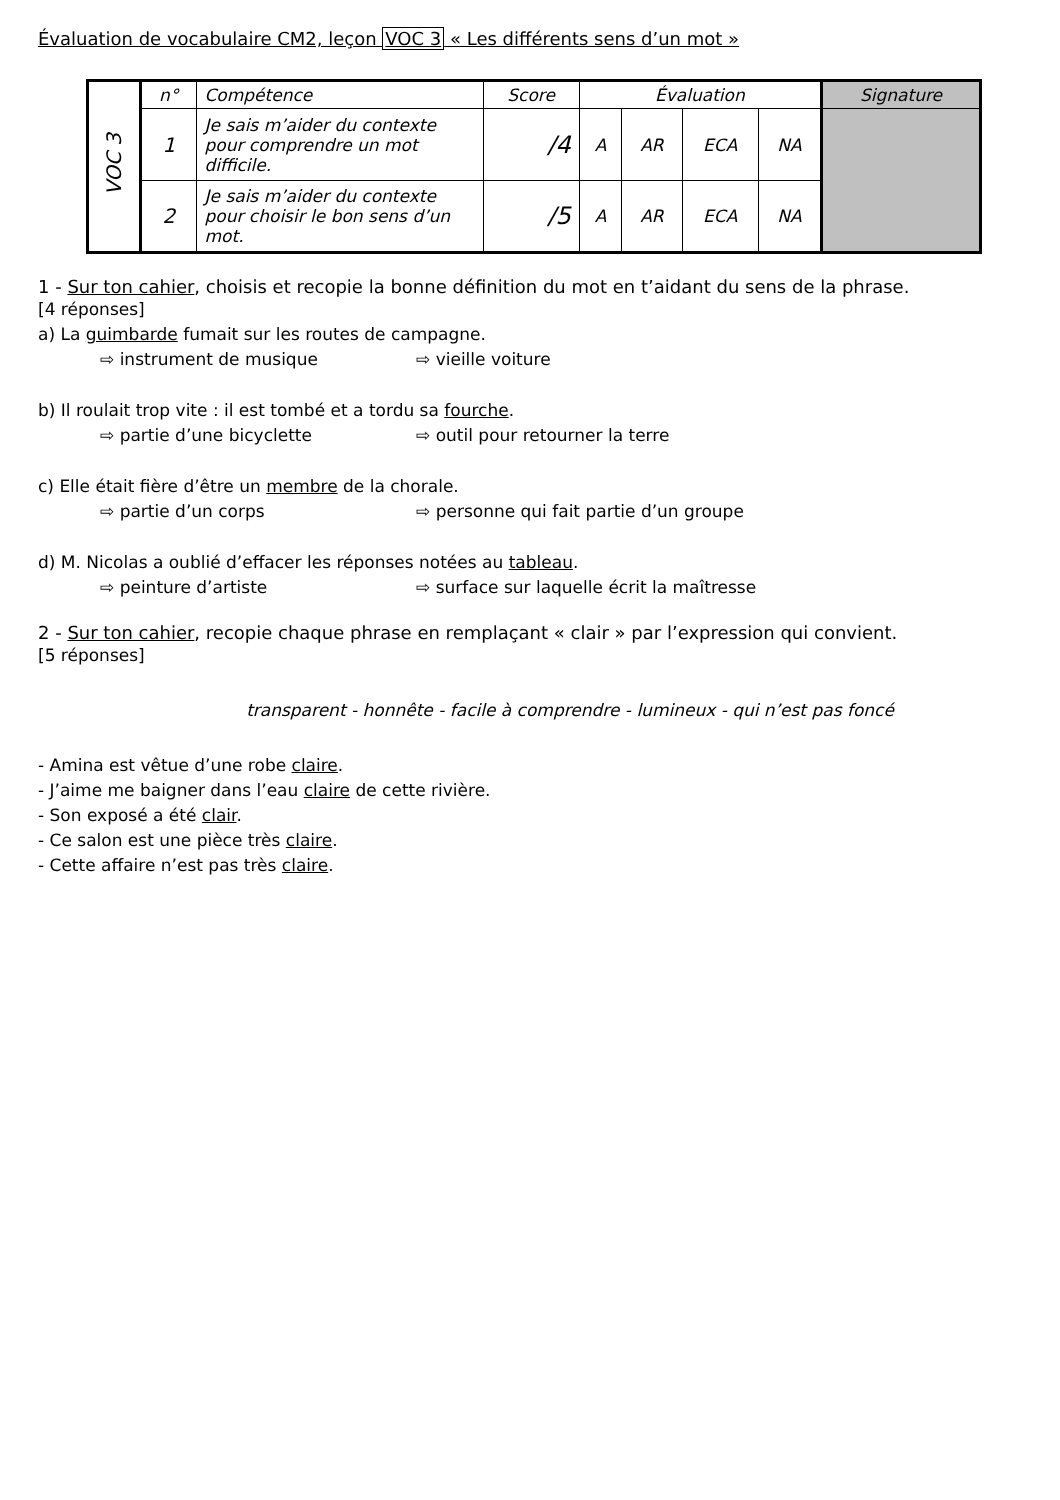Évaluation de vocabulaire CM2, leçon VOC 3 « Les différents sens d’un mot »
| VOC 3 | n° | Compétence | Score | Évaluation | | | | Signature |
| | 1 | Je sais m’aider du contexte pour comprendre un mot difficile. | /4 | A | AR | ECA | NA | |
| | 2 | Je sais m’aider du contexte pour choisir le bon sens d’un mot. | /5 | A | AR | ECA | NA | |
1 - Sur ton cahier, choisis et recopie la bonne définition du mot en t’aidant du sens de la phrase.
[4 réponses]
a) La guimbarde fumait sur les routes de campagne.
⇨ instrument de musique ⇨ vieille voiture
b) Il roulait trop vite : il est tombé et a tordu sa fourche.
⇨ partie d’une bicyclette ⇨ outil pour retourner la terre
c) Elle était fière d’être un membre de la chorale.
⇨ partie d’un corps ⇨ personne qui fait partie d’un groupe
d) M. Nicolas a oublié d’effacer les réponses notées au tableau.
⇨ peinture d’artiste ⇨ surface sur laquelle écrit la maîtresse
2 - Sur ton cahier, recopie chaque phrase en remplaçant « clair » par l’expression qui convient.
[5 réponses]
transparent - honnête - facile à comprendre - lumineux - qui n’est pas foncé
- Amina est vêtue d’une robe claire.
- J’aime me baigner dans l’eau claire de cette rivière.
- Son exposé a été clair.
- Ce salon est une pièce très claire.
- Cette affaire n’est pas très claire.